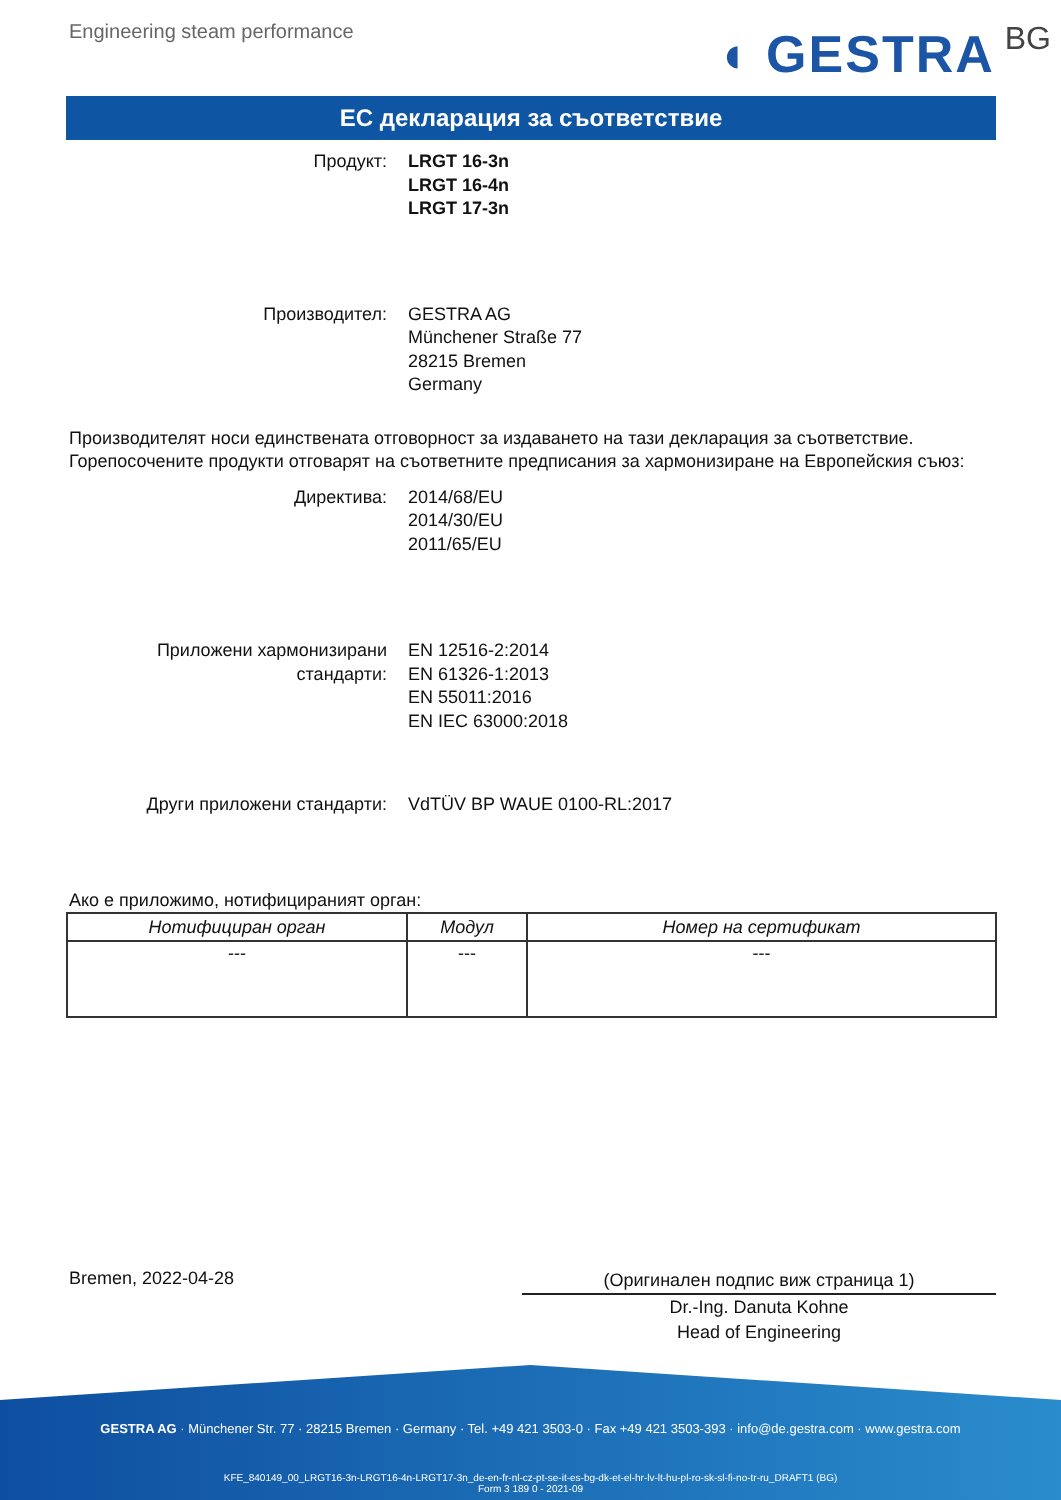Engineering steam performance
◖ GESTRA BG
ЕС декларация за съответствие
Продукт: LRGT 16-3n
LRGT 16-4n
LRGT 17-3n
Производител: GESTRA AG
Münchener Straße 77
28215 Bremen
Germany
Производителят носи единствената отговорност за издаването на тази декларация за съответствие. Горепосочените продукти отговарят на съответните предписания за хармонизиране на Европейския съюз:
Директива: 2014/68/EU
2014/30/EU
2011/65/EU
Приложени хармонизирани стандарти:
EN 12516-2:2014
EN 61326-1:2013
EN 55011:2016
EN IEC 63000:2018
Други приложени стандарти: VdTÜV BP WAUE 0100-RL:2017
Ако е приложимо, нотифицираният орган:
| Нотифициран орган | Модул | Номер на сертификат |
| --- | --- | --- |
| --- | --- | --- |
Bremen, 2022-04-28
(Оригинален подпис виж страница 1)
Dr.-Ing. Danuta Kohne
Head of Engineering
GESTRA AG · Münchener Str. 77 · 28215 Bremen · Germany · Tel. +49 421 3503-0 · Fax +49 421 3503-393 · info@de.gestra.com · www.gestra.com
KFE_840149_00_LRGT16-3n-LRGT16-4n-LRGT17-3n_de-en-fr-nl-cz-pt-se-it-es-bg-dk-et-el-hr-lv-lt-hu-pl-ro-sk-sl-fi-no-tr-ru_DRAFT1 (BG)
Form 3 189 0 - 2021-09